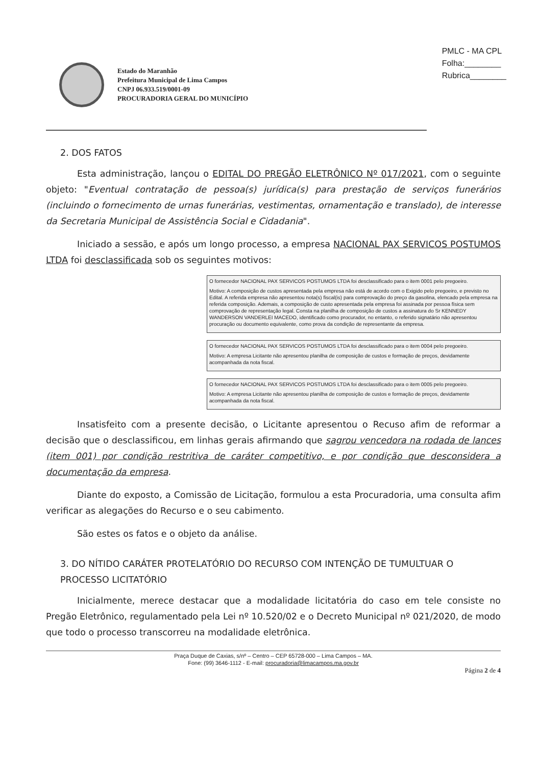PMLC - MA CPL
Folha:________
Rubrica________
Estado do Maranhão
Prefeitura Municipal de Lima Campos
CNPJ 06.933.519/0001-09
PROCURADORIA GERAL DO MUNICÍPIO
2. DOS FATOS
Esta administração, lançou o EDITAL DO PREGÃO ELETRÔNICO Nº 017/2021, com o seguinte objeto: "Eventual contratação de pessoa(s) jurídica(s) para prestação de serviços funerários (incluindo o fornecimento de urnas funerárias, vestimentas, ornamentação e translado), de interesse da Secretaria Municipal de Assistência Social e Cidadania".
Iniciado a sessão, e após um longo processo, a empresa NACIONAL PAX SERVICOS POSTUMOS LTDA foi desclassificada sob os seguintes motivos:
O fornecedor NACIONAL PAX SERVICOS POSTUMOS LTDA foi desclassificado para o item 0001 pelo pregoeiro.
Motivo: A composição de custos apresentada pela empresa não está de acordo com o Exigido pelo pregoeiro, e previsto no Edital. A referida empresa não apresentou nota(s) fiscal(is) para comprovação do preço da gasolina, elencado pela empresa na referida composição. Ademais, a composição de custo apresentada pela empresa foi assinada por pessoa física sem comprovação de representação legal. Consta na planilha de composição de custos a assinatura do Sr KENNEDY WANDERSON VANDERLEI MACEDO, identificado como procurador, no entanto, o referido signatário não apresentou procuração ou documento equivalente, como prova da condição de representante da empresa.
O fornecedor NACIONAL PAX SERVICOS POSTUMOS LTDA foi desclassificado para o item 0004 pelo pregoeiro.
Motivo: A empresa Licitante não apresentou planilha de composição de custos e formação de preços, devidamente acompanhada da nota fiscal.
O fornecedor NACIONAL PAX SERVICOS POSTUMOS LTDA foi desclassificado para o item 0005 pelo pregoeiro.
Motivo: A empresa Licitante não apresentou planilha de composição de custos e formação de preços, devidamente acompanhada da nota fiscal.
Insatisfeito com a presente decisão, o Licitante apresentou o Recuso afim de reformar a decisão que o desclassificou, em linhas gerais afirmando que sagrou vencedora na rodada de lances (item 001) por condição restritiva de caráter competitivo, e por condição que desconsidera a documentação da empresa.
Diante do exposto, a Comissão de Licitação, formulou a esta Procuradoria, uma consulta afim verificar as alegações do Recurso e o seu cabimento.
São estes os fatos e o objeto da análise.
3. DO NÍTIDO CARÁTER PROTELATÓRIO DO RECURSO COM INTENÇÃO DE TUMULTUAR O PROCESSO LICITATÓRIO
Inicialmente, merece destacar que a modalidade licitatória do caso em tele consiste no Pregão Eletrônico, regulamentado pela Lei nº 10.520/02 e o Decreto Municipal nº 021/2020, de modo que todo o processo transcorreu na modalidade eletrônica.
Praça Duque de Caxias, s/nº – Centro – CEP 65728-000 – Lima Campos – MA.
Fone: (99) 3646-1112 - E-mail: procuradoria@limacampos.ma.gov.br
Página 2 de 4